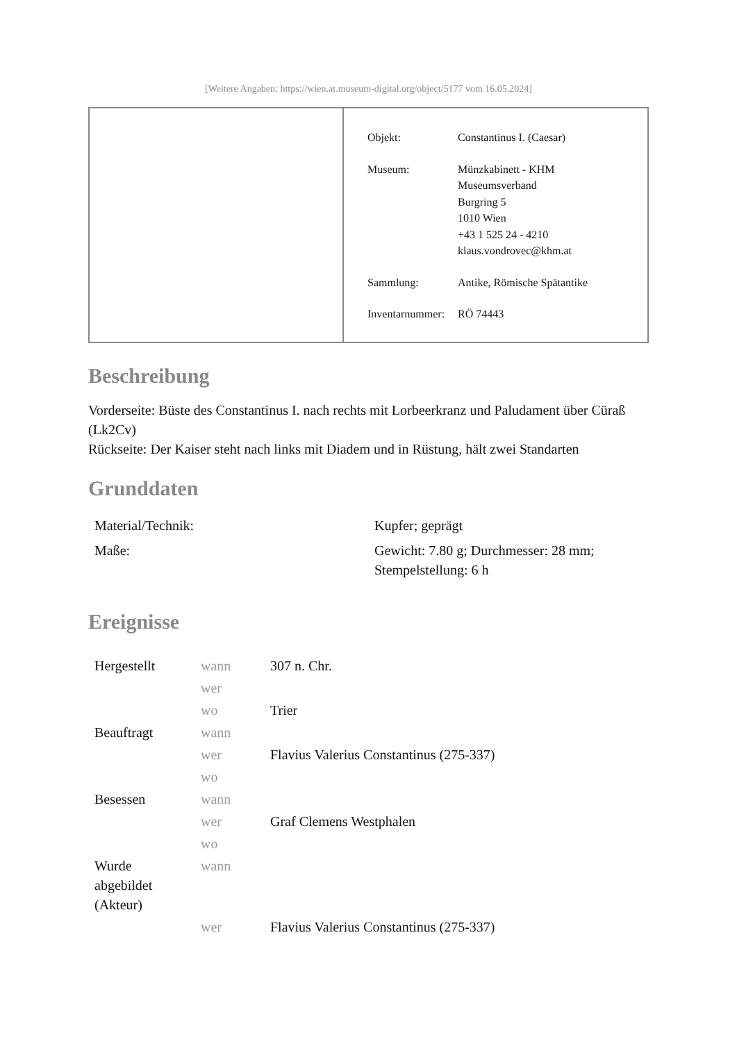[Weitere Angaben: https://wien.at.museum-digital.org/object/5177 vom 16.05.2024]
| Objekt: | Constantinus I. (Caesar) |
| Museum: | Münzkabinett - KHM Museumsverband Burgring 5 1010 Wien +43 1 525 24 - 4210 klaus.vondrovec@khm.at |
| Sammlung: | Antike, Römische Spätantike |
| Inventarnummer: | RÖ 74443 |
Beschreibung
Vorderseite: Büste des Constantinus I. nach rechts mit Lorbeerkranz und Paludament über Cüraß (Lk2Cv)
Rückseite: Der Kaiser steht nach links mit Diadem und in Rüstung, hält zwei Standarten
Grunddaten
| Material/Technik: | Kupfer; geprägt |
| Maße: | Gewicht: 7.80 g; Durchmesser: 28 mm; Stempelstellung: 6 h |
Ereignisse
| Hergestellt | wann | 307 n. Chr. |
| | wer | |
| | wo | Trier |
| Beauftragt | wann | |
| | wer | Flavius Valerius Constantinus (275-337) |
| | wo | |
| Besessen | wann | |
| | wer | Graf Clemens Westphalen |
| | wo | |
| Wurde abgebildet (Akteur) | wann | |
| | wer | Flavius Valerius Constantinus (275-337) |